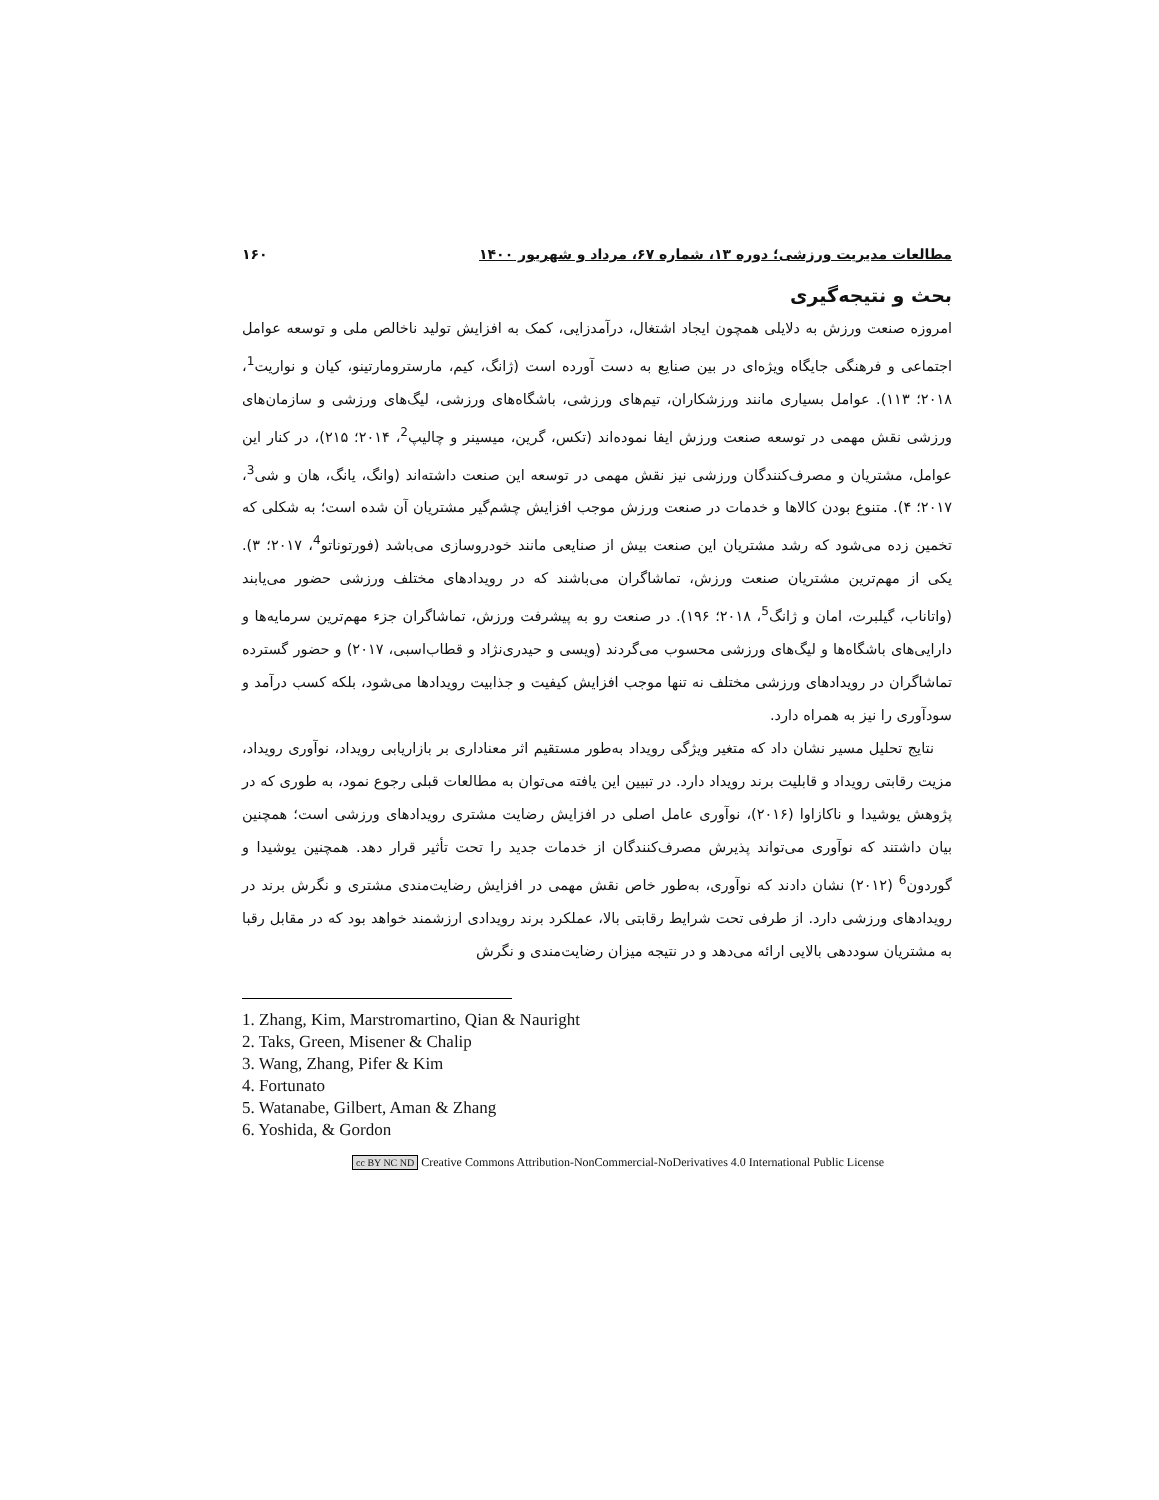مطالعات مدیریت ورزشی؛ دوره ۱۳، شماره ۶۷، مرداد و شهریور ۱۴۰۰ ۱۶۰
بحث و نتیجه‌گیری
امروزه صنعت ورزش به دلایلی همچون ایجاد اشتغال، درآمدزایی، کمک به افزایش تولید ناخالص ملی و توسعه عوامل اجتماعی و فرهنگی جایگاه ویژه‌ای در بین صنایع به دست آورده است (ژانگ، کیم، مارسترومارتینو، کیان و نواریت<sup>1</sup>، ۲۰۱۸؛ ۱۱۳). عوامل بسیاری مانند ورزشکاران، تیم‌های ورزشی، باشگاه‌های ورزشی، لیگ‌های ورزشی و سازمان‌های ورزشی نقش مهمی در توسعه صنعت ورزش ایفا نموده‌اند (تکس، گرین، میسینر و چالیپ<sup>2</sup>، ۲۰۱۴؛ ۲۱۵)، در کنار این عوامل، مشتریان و مصرف‌کنندگان ورزشی نیز نقش مهمی در توسعه این صنعت داشته‌اند (وانگ، یانگ، هان و شی<sup>3</sup>، ۲۰۱۷؛ ۴). متنوع بودن کالاها و خدمات در صنعت ورزش موجب افزایش چشم‌گیر مشتریان آن شده است؛ به شکلی که تخمین زده می‌شود که رشد مشتریان این صنعت بیش از صنایعی مانند خودروسازی می‌باشد (فورتوناتو<sup>4</sup>، ۲۰۱۷؛ ۳). یکی از مهم‌ترین مشتریان صنعت ورزش، تماشاگران می‌باشند که در رویدادهای مختلف ورزشی حضور می‌یابند (واتاناب، گیلبرت، امان و ژانگ<sup>5</sup>، ۲۰۱۸؛ ۱۹۶). در صنعت رو به پیشرفت ورزش، تماشاگران جزء مهم‌ترین سرمایه‌ها و دارایی‌های باشگاه‌ها و لیگ‌های ورزشی محسوب می‌گردند (ویسی و حیدری‌نژاد و قطاب‌اسبی، ۲۰۱۷) و حضور گسترده تماشاگران در رویدادهای ورزشی مختلف نه تنها موجب افزایش کیفیت و جذابیت رویدادها می‌شود، بلکه کسب درآمد و سودآوری را نیز به همراه دارد.
نتایج تحلیل مسیر نشان داد که متغیر ویژگی رویداد به‌طور مستقیم اثر معناداری بر بازاریابی رویداد، نوآوری رویداد، مزیت رقابتی رویداد و قابلیت برند رویداد دارد. در تبیین این یافته می‌توان به مطالعات قبلی رجوع نمود، به طوری که در پژوهش یوشیدا و ناکازاوا (۲۰۱۶)، نوآوری عامل اصلی در افزایش رضایت مشتری رویدادهای ورزشی است؛ همچنین بیان داشتند که نوآوری می‌تواند پذیرش مصرف‌کنندگان از خدمات جدید را تحت تأثیر قرار دهد. همچنین یوشیدا و گوردون<sup>6</sup> (۲۰۱۲) نشان دادند که نوآوری، به‌طور خاص نقش مهمی در افزایش رضایت‌مندی مشتری و نگرش برند در رویدادهای ورزشی دارد. از طرفی تحت شرایط رقابتی بالا، عملکرد برند رویدادی ارزشمند خواهد بود که در مقابل رقبا به مشتریان سوددهی بالایی ارائه می‌دهد و در نتیجه میزان رضایت‌مندی و نگرش
1. Zhang, Kim, Marstromartino, Qian & Nauright
2. Taks, Green, Misener & Chalip
3. Wang, Zhang, Pifer & Kim
4. Fortunato
5. Watanabe, Gilbert, Aman & Zhang
6. Yoshida, & Gordon
cc BY NC ND Creative Commons Attribution-NonCommercial-NoDerivatives 4.0 International Public License